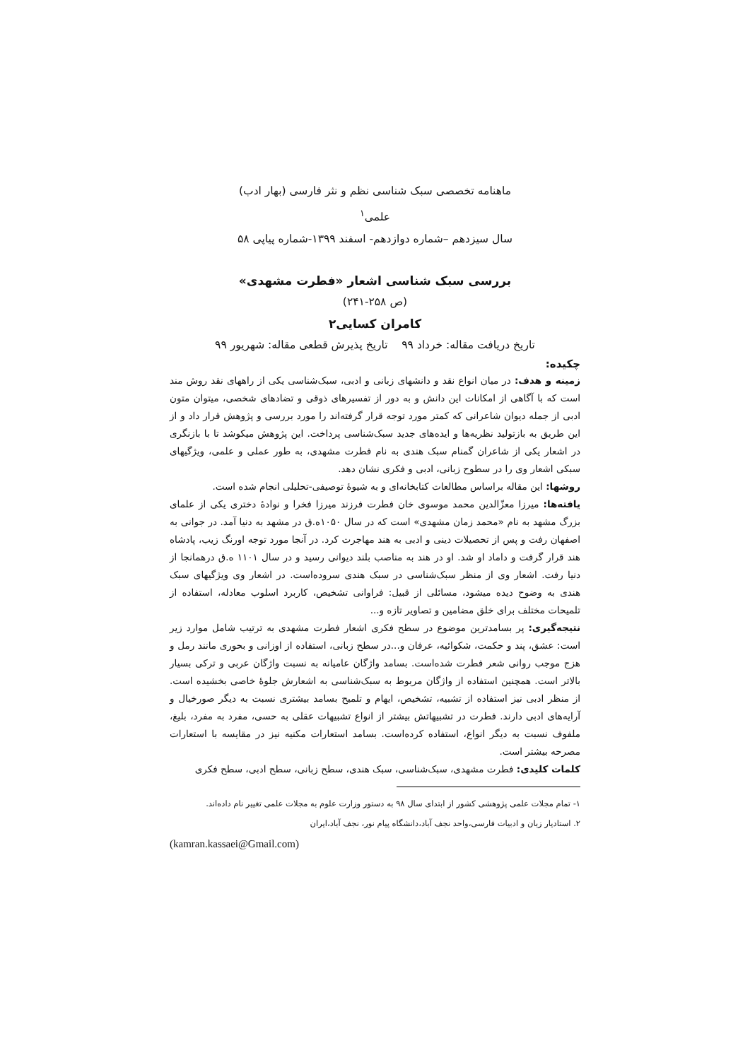ماهنامه تخصصی سبک شناسی نظم و نثر فارسی (بهار ادب)
علمی<sup>۱</sup>
سال سیزدهم –شماره دوازدهم- اسفند ۱۳۹۹-شماره پیاپی ۵۸
بررسی سبک شناسی اشعار «فطرت مشهدی»
(ص ۲۵۸-۲۴۱)
کامران کسایی۲
تاریخ دریافت مقاله: خرداد ۹۹ تاریخ پذیرش قطعی مقاله: شهریور ۹۹
چکیده:
زمینه و هدف: در میان انواع نقد و دانشهای زبانی و ادبی، سبک‌شناسی یکی از راههای نقد روش مند است که با آگاهی از امکانات این دانش و به دور از تفسیرهای ذوقی و تضادهای شخصی، میتوان متون ادبی از جمله دیوان شاعرانی که کمتر مورد توجه قرار گرفته‌اند را مورد بررسی و پژوهش قرار داد و از این طریق به بازتولید نظریه‌ها و ایده‌های جدید سبک‌شناسی پرداخت. این پژوهش میکوشد تا با بازنگری در اشعار یکی از شاعران گمنام سبک هندی به نام فطرت مشهدی، به طور عملی و علمی، ویژگیهای سبکی اشعار وی را در سطوح زبانی، ادبی و فکری نشان دهد.
روشها: این مقاله براساس مطالعات کتابخانه‌ای و به شیوۀ توصیفی-تحلیلی انجام شده است.
یافته‌ها: میرزا معزّالدین محمد موسوی خان فطرت فرزند میرزا فخرا و نوادۀ دختری یکی از علمای بزرگ مشهد به نام «محمد زمان مشهدی» است که در سال ۱۰۵۰ه.ق در مشهد به دنیا آمد. در جوانی به اصفهان رفت و پس از تحصیلات دینی و ادبی به هند مهاجرت کرد. در آنجا مورد توجه اورنگ زیب، پادشاه هند قرار گرفت و داماد او شد. او در هند به مناصب بلند دیوانی رسید و در سال ۱۱۰۱ ه.ق درهمانجا از دنیا رفت. اشعار وی از منظر سبک‌شناسی در سبک هندی سروده‌است. در اشعار وی ویژگیهای سبک هندی به وضوح دیده میشود، مسائلی از قبیل: فراوانی تشخیص، کاربرد اسلوب معادله، استفاده از تلمیحات مختلف برای خلق مضامین و تصاویر تازه و...
نتیجه‌گیری: پر بسامدترین موضوع در سطح فکری اشعار فطرت مشهدی به ترتیب شامل موارد زیر است: عشق، پند و حکمت، شکوائیه، عرفان و...در سطح زبانی، استفاده از اوزانی و بحوری مانند رمل و هزج موجب روانی شعر فطرت شده‌است. بسامد واژگان عامیانه به نسبت واژگان عربی و ترکی بسیار بالاتر است. همچنین استفاده از واژگان مربوط به سبک‌شناسی به اشعارش جلوۀ خاصی بخشیده است. از منظر ادبی نیز استفاده از تشبیه، تشخیص، ایهام و تلمیح بسامد بیشتری نسبت به دیگر صورخیال و آرایه‌های ادبی دارند. فطرت در تشبیهاتش بیشتر از انواع تشبیهات عقلی به حسی، مفرد به مفرد، بلیغ، ملفوف نسبت به دیگر انواع، استفاده کرده‌است. بسامد استعارات مکنیه نیز در مقایسه با استعارات مصرحه بیشتر است.
کلمات کلیدی: فطرت مشهدی، سبک‌شناسی، سبک هندی، سطح زبانی، سطح ادبی، سطح فکری
۱- تمام مجلات علمی پژوهشی کشور از ابتدای سال ۹۸ به دستور وزارت علوم به مجلات علمی تغییر نام داده‌اند.
۲. استادیار زبان و ادبیات فارسی،واحد نجف آباد،دانشگاه پیام نور، نجف آباد،ایران
(kamran.kassaei@Gmail.com)